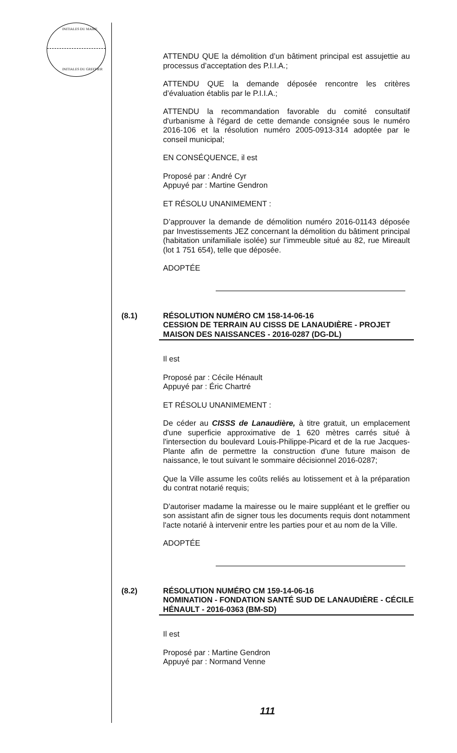INITIALES DU MAIRE
INITIALES DU GREFFIER
ATTENDU QUE la démolition d’un bâtiment principal est assujettie au processus d’acceptation des P.I.I.A.;
ATTENDU QUE la demande déposée rencontre les critères d’évaluation établis par le P.I.I.A.;
ATTENDU la recommandation favorable du comité consultatif d'urbanisme à l'égard de cette demande consignée sous le numéro 2016-106 et la résolution numéro 2005-0913-314 adoptée par le conseil municipal;
EN CONSÉQUENCE, il est
Proposé par : André Cyr
Appuyé par : Martine Gendron
ET RÉSOLU UNANIMEMENT :
D’approuver la demande de démolition numéro 2016-01143 déposée par Investissements JEZ concernant la démolition du bâtiment principal (habitation unifamiliale isolée) sur l’immeuble situé au 82, rue Mireault (lot 1 751 654), telle que déposée.
ADOPTÉE
(8.1) RÉSOLUTION NUMÉRO CM 158-14-06-16
CESSION DE TERRAIN AU CISSS DE LANAUDIÈRE - PROJET MAISON DES NAISSANCES - 2016-0287 (DG-DL)
Il est
Proposé par : Cécile Hénault
Appuyé par : Éric Chartré
ET RÉSOLU UNANIMEMENT :
De céder au CISSS de Lanaudière, à titre gratuit, un emplacement d'une superficie approximative de 1 620 mètres carrés situé à l'intersection du boulevard Louis-Philippe-Picard et de la rue Jacques-Plante afin de permettre la construction d'une future maison de naissance, le tout suivant le sommaire décisionnel 2016-0287;
Que la Ville assume les coûts reliés au lotissement et à la préparation du contrat notarié requis;
D'autoriser madame la mairesse ou le maire suppléant et le greffier ou son assistant afin de signer tous les documents requis dont notamment l'acte notarié à intervenir entre les parties pour et au nom de la Ville.
ADOPTÉE
(8.2) RÉSOLUTION NUMÉRO CM 159-14-06-16
NOMINATION - FONDATION SANTÉ SUD DE LANAUDIÈRE - CÉCILE HÉNAULT - 2016-0363 (BM-SD)
Il est
Proposé par : Martine Gendron
Appuyé par : Normand Venne
111